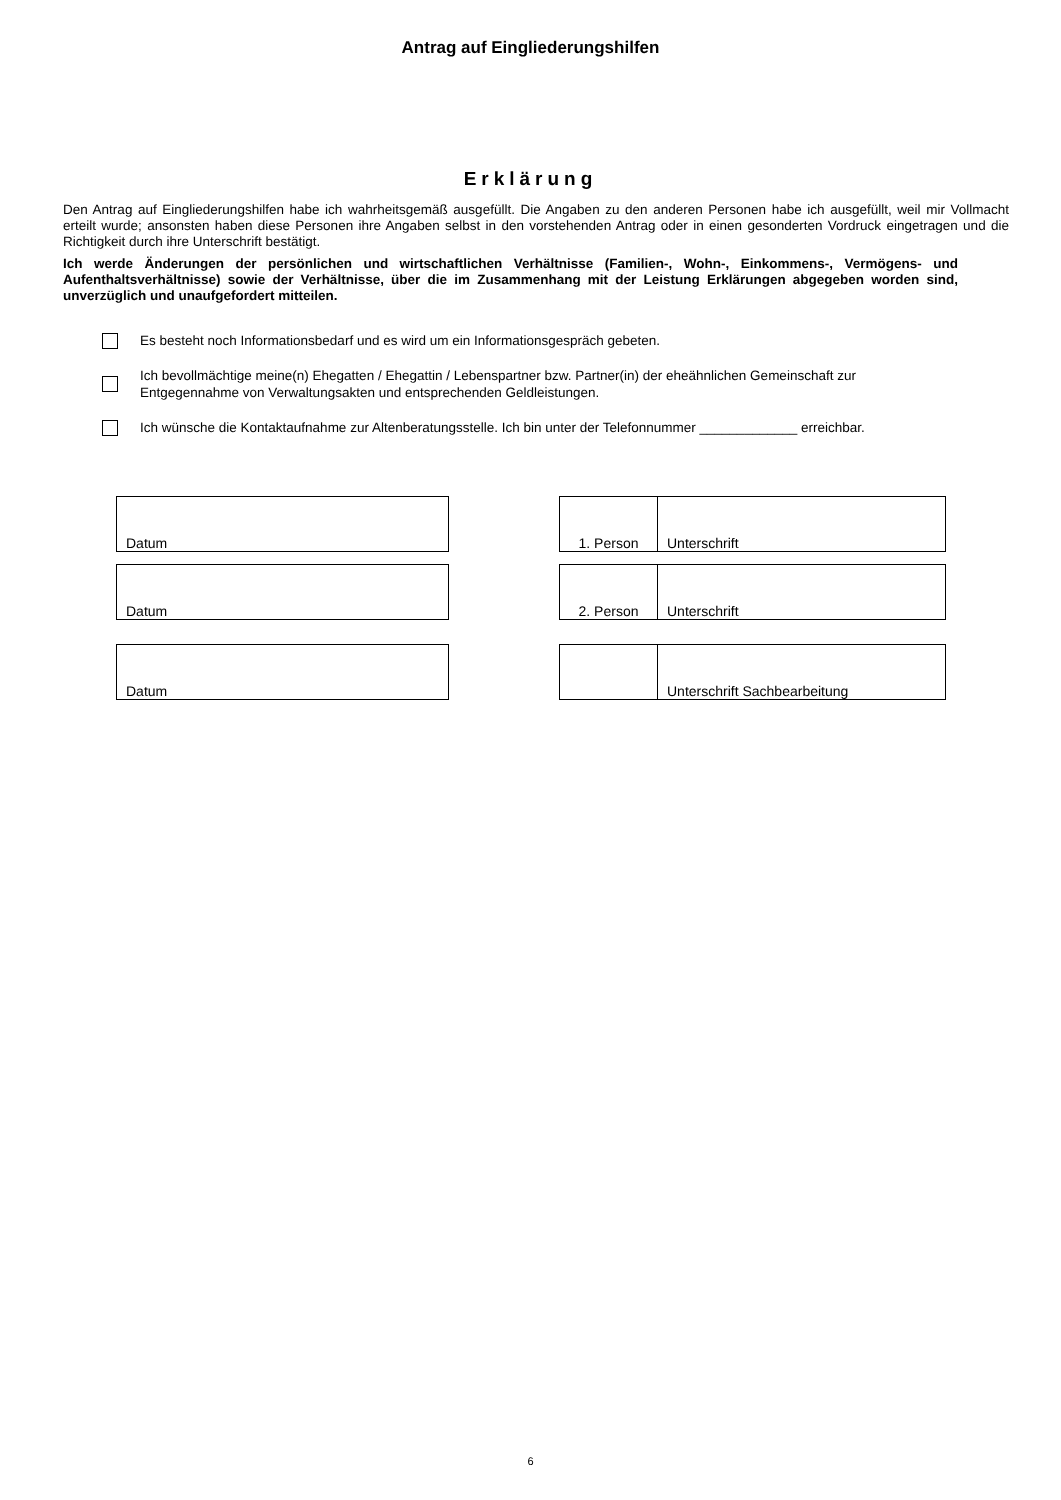Antrag auf Eingliederungshilfen
Erklärung
Den Antrag auf Eingliederungshilfen habe ich wahrheitsgemäß ausgefüllt. Die Angaben zu den anderen Personen habe ich ausgefüllt, weil mir Vollmacht erteilt wurde; ansonsten haben diese Personen ihre Angaben selbst in den vorstehenden Antrag oder in einen gesonderten Vordruck eingetragen und die Richtigkeit durch ihre Unterschrift bestätigt.
Ich werde Änderungen der persönlichen und wirtschaftlichen Verhältnisse (Familien-, Wohn-, Einkommens-, Vermögens- und Aufenthaltsverhältnisse) sowie der Verhältnisse, über die im Zusammenhang mit der Leistung Erklärungen abgegeben worden sind, unverzüglich und unaufgefordert mitteilen.
Es besteht noch Informationsbedarf und es wird um ein Informationsgespräch gebeten.
Ich bevollmächtige meine(n) Ehegatten / Ehegattin / Lebenspartner bzw. Partner(in) der eheähnlichen Gemeinschaft zur Entgegennahme von Verwaltungsakten und entsprechenden Geldleistungen.
Ich wünsche die Kontaktaufnahme zur Altenberatungsstelle. Ich bin unter der Telefonnummer _____________ erreichbar.
Datum 1. Person Unterschrift
Datum 2. Person Unterschrift
Datum Unterschrift Sachbearbeitung
6